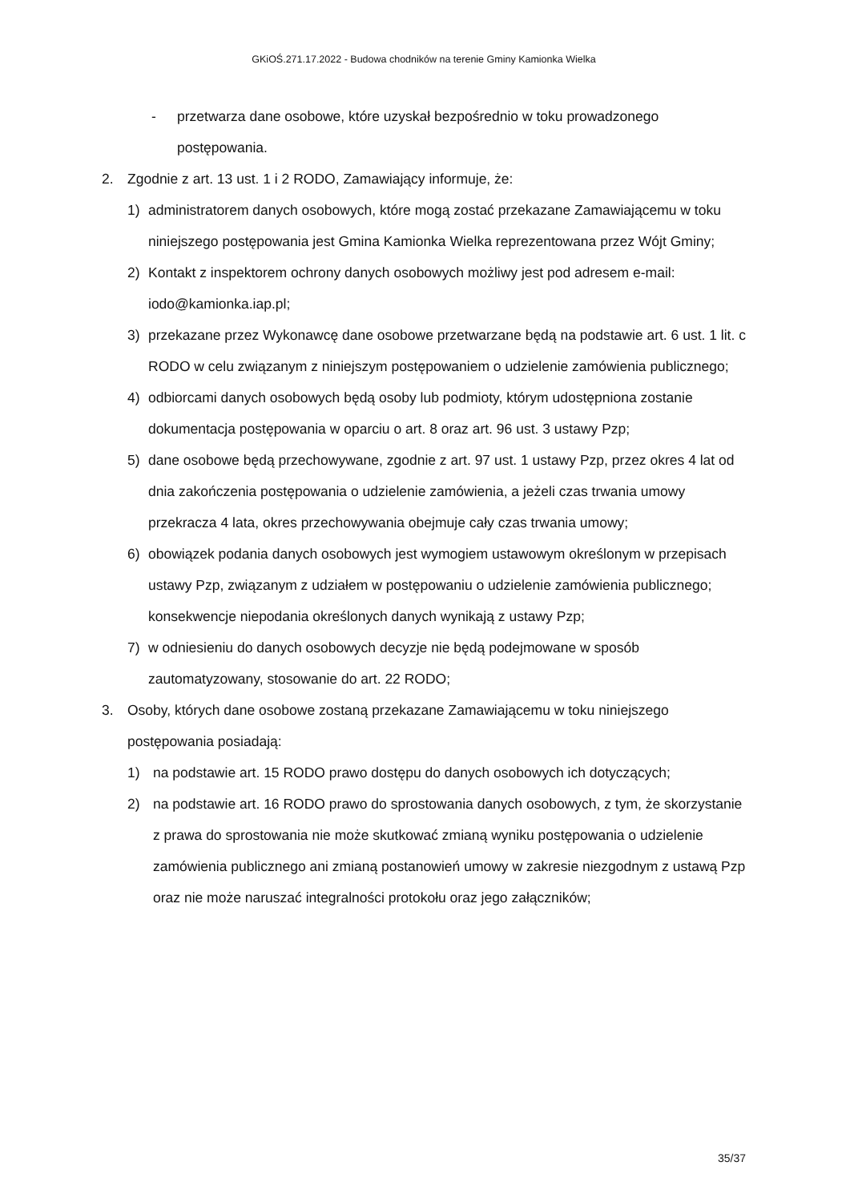GKiOŚ.271.17.2022 - Budowa chodników na terenie Gminy Kamionka Wielka
- przetwarza dane osobowe, które uzyskał bezpośrednio w toku prowadzonego postępowania.
2. Zgodnie z art. 13 ust. 1 i 2 RODO, Zamawiający informuje, że:
1) administratorem danych osobowych, które mogą zostać przekazane Zamawiającemu w toku niniejszego postępowania jest Gmina Kamionka Wielka reprezentowana przez Wójt Gminy;
2) Kontakt z inspektorem ochrony danych osobowych możliwy jest pod adresem e-mail: iodo@kamionka.iap.pl;
3) przekazane przez Wykonawcę dane osobowe przetwarzane będą na podstawie art. 6 ust. 1 lit. c RODO w celu związanym z niniejszym postępowaniem o udzielenie zamówienia publicznego;
4) odbiorcami danych osobowych będą osoby lub podmioty, którym udostępniona zostanie dokumentacja postępowania w oparciu o art. 8 oraz art. 96 ust. 3 ustawy Pzp;
5) dane osobowe będą przechowywane, zgodnie z art. 97 ust. 1 ustawy Pzp, przez okres 4 lat od dnia zakończenia postępowania o udzielenie zamówienia, a jeżeli czas trwania umowy przekracza 4 lata, okres przechowywania obejmuje cały czas trwania umowy;
6) obowiązek podania danych osobowych jest wymogiem ustawowym określonym w przepisach ustawy Pzp, związanym z udziałem w postępowaniu o udzielenie zamówienia publicznego; konsekwencje niepodania określonych danych wynikają z ustawy Pzp;
7) w odniesieniu do danych osobowych decyzje nie będą podejmowane w sposób zautomatyzowany, stosowanie do art. 22 RODO;
3. Osoby, których dane osobowe zostaną przekazane Zamawiającemu w toku niniejszego postępowania posiadają:
1) na podstawie art. 15 RODO prawo dostępu do danych osobowych ich dotyczących;
2) na podstawie art. 16 RODO prawo do sprostowania danych osobowych, z tym, że skorzystanie z prawa do sprostowania nie może skutkować zmianą wyniku postępowania o udzielenie zamówienia publicznego ani zmianą postanowień umowy w zakresie niezgodnym z ustawą Pzp oraz nie może naruszać integralności protokołu oraz jego załączników;
35/37